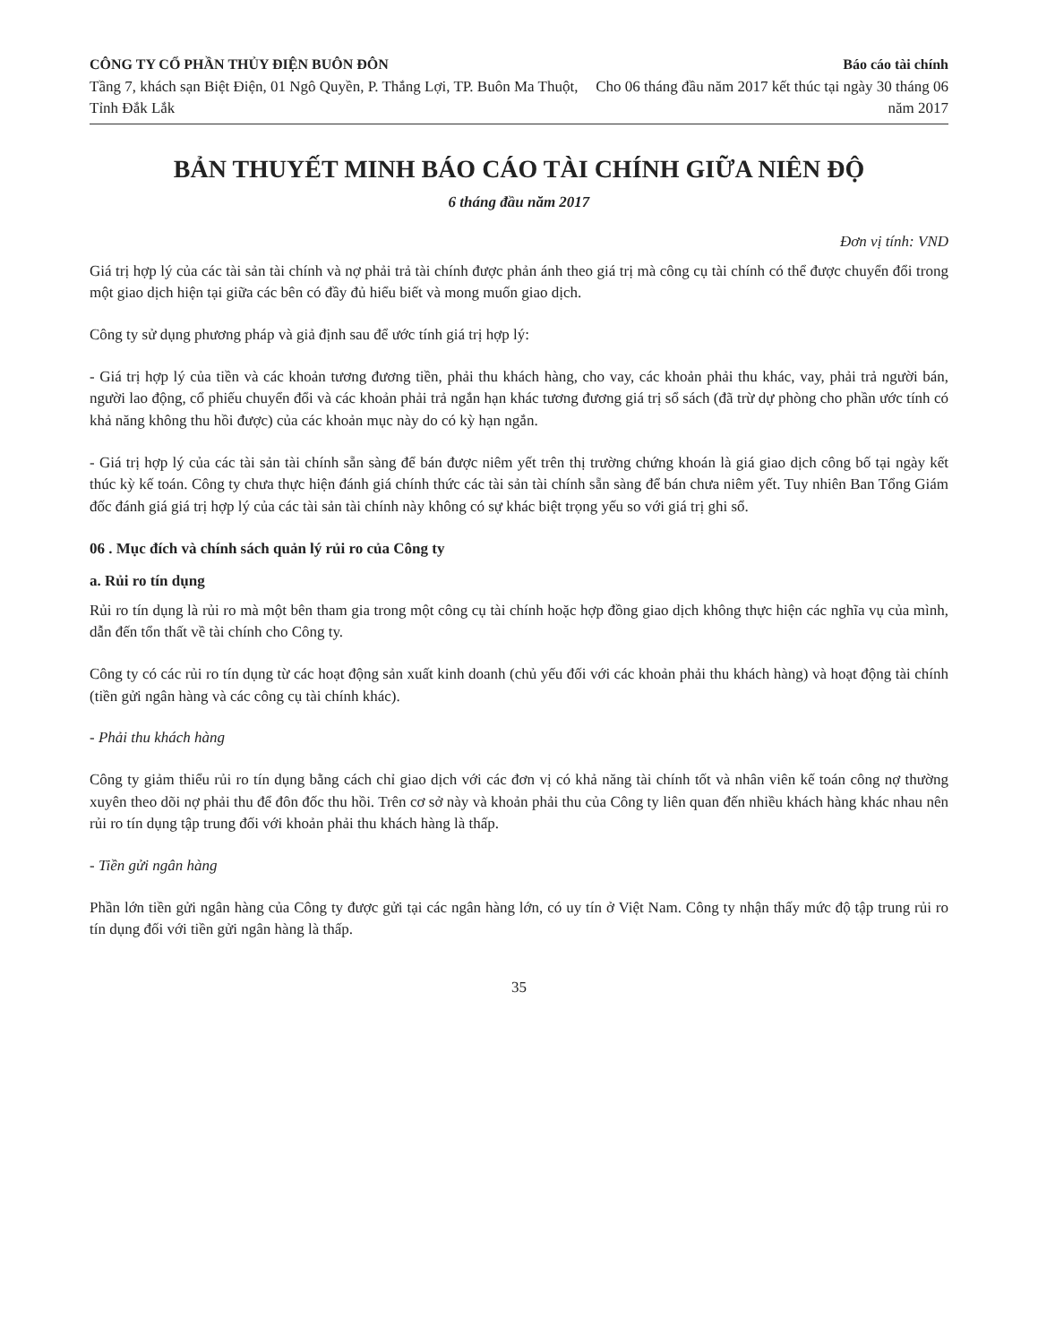CÔNG TY CỔ PHẦN THỦY ĐIỆN BUÔN ĐÔN
Tầng 7, khách sạn Biệt Điện, 01 Ngô Quyền, P. Thắng Lợi, TP. Buôn Ma Thuột, Tỉnh Đắk Lắk
Báo cáo tài chính
Cho 06 tháng đầu năm 2017 kết thúc tại ngày 30 tháng 06 năm 2017
BẢN THUYẾT MINH BÁO CÁO TÀI CHÍNH GIỮA NIÊN ĐỘ
6 tháng đầu năm 2017
Đơn vị tính: VND
Giá trị hợp lý của các tài sản tài chính và nợ phải trả tài chính được phản ánh theo giá trị mà công cụ tài chính có thể được chuyển đổi trong một giao dịch hiện tại giữa các bên có đầy đủ hiểu biết và mong muốn giao dịch.
Công ty sử dụng phương pháp và giả định sau để ước tính giá trị hợp lý:
- Giá trị hợp lý của tiền và các khoản tương đương tiền, phải thu khách hàng, cho vay, các khoản phải thu khác, vay, phải trả người bán, người lao động, cổ phiếu chuyển đổi và các khoản phải trả ngắn hạn khác tương đương giá trị sổ sách (đã trừ dự phòng cho phần ước tính có khả năng không thu hồi được) của các khoản mục này do có kỳ hạn ngắn.
- Giá trị hợp lý của các tài sản tài chính sẵn sàng để bán được niêm yết trên thị trường chứng khoán là giá giao dịch công bố tại ngày kết thúc kỳ kế toán. Công ty chưa thực hiện đánh giá chính thức các tài sản tài chính sẵn sàng để bán chưa niêm yết. Tuy nhiên Ban Tổng Giám đốc đánh giá giá trị hợp lý của các tài sản tài chính này không có sự khác biệt trọng yếu so với giá trị ghi sổ.
06 . Mục đích và chính sách quản lý rủi ro của Công ty
a. Rủi ro tín dụng
Rủi ro tín dụng là rủi ro mà một bên tham gia trong một công cụ tài chính hoặc hợp đồng giao dịch không thực hiện các nghĩa vụ của mình, dẫn đến tổn thất về tài chính cho Công ty.
Công ty có các rủi ro tín dụng từ các hoạt động sản xuất kinh doanh (chủ yếu đối với các khoản phải thu khách hàng) và hoạt động tài chính (tiền gửi ngân hàng và các công cụ tài chính khác).
- Phải thu khách hàng
Công ty giảm thiểu rủi ro tín dụng bằng cách chỉ giao dịch với các đơn vị có khả năng tài chính tốt và nhân viên kế toán công nợ thường xuyên theo dõi nợ phải thu để đôn đốc thu hồi. Trên cơ sở này và khoản phải thu của Công ty liên quan đến nhiều khách hàng khác nhau nên rủi ro tín dụng tập trung đối với khoản phải thu khách hàng là thấp.
- Tiền gửi ngân hàng
Phần lớn tiền gửi ngân hàng của Công ty được gửi tại các ngân hàng lớn, có uy tín ở Việt Nam. Công ty nhận thấy mức độ tập trung rủi ro tín dụng đối với tiền gửi ngân hàng là thấp.
35